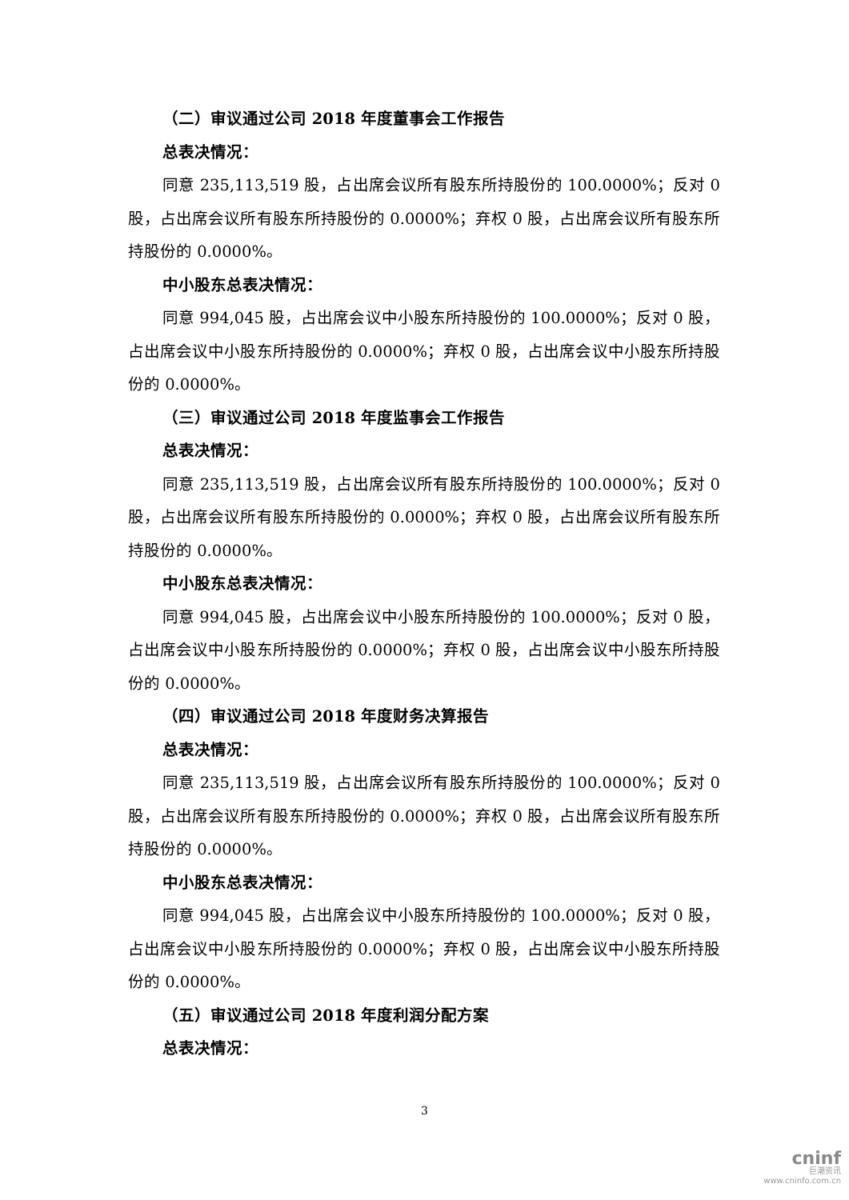（二）审议通过公司 2018 年度董事会工作报告
总表决情况：
同意 235,113,519 股，占出席会议所有股东所持股份的 100.0000%；反对 0 股，占出席会议所有股东所持股份的 0.0000%；弃权 0 股，占出席会议所有股东所持股份的 0.0000%。
中小股东总表决情况：
同意 994,045 股，占出席会议中小股东所持股份的 100.0000%；反对 0 股，占出席会议中小股东所持股份的 0.0000%；弃权 0 股，占出席会议中小股东所持股份的 0.0000%。
（三）审议通过公司 2018 年度监事会工作报告
总表决情况：
同意 235,113,519 股，占出席会议所有股东所持股份的 100.0000%；反对 0 股，占出席会议所有股东所持股份的 0.0000%；弃权 0 股，占出席会议所有股东所持股份的 0.0000%。
中小股东总表决情况：
同意 994,045 股，占出席会议中小股东所持股份的 100.0000%；反对 0 股，占出席会议中小股东所持股份的 0.0000%；弃权 0 股，占出席会议中小股东所持股份的 0.0000%。
（四）审议通过公司 2018 年度财务决算报告
总表决情况：
同意 235,113,519 股，占出席会议所有股东所持股份的 100.0000%；反对 0 股，占出席会议所有股东所持股份的 0.0000%；弃权 0 股，占出席会议所有股东所持股份的 0.0000%。
中小股东总表决情况：
同意 994,045 股，占出席会议中小股东所持股份的 100.0000%；反对 0 股，占出席会议中小股东所持股份的 0.0000%；弃权 0 股，占出席会议中小股东所持股份的 0.0000%。
（五）审议通过公司 2018 年度利润分配方案
总表决情况：
3
cninf
巨潮资讯
www.cninfo.com.cn